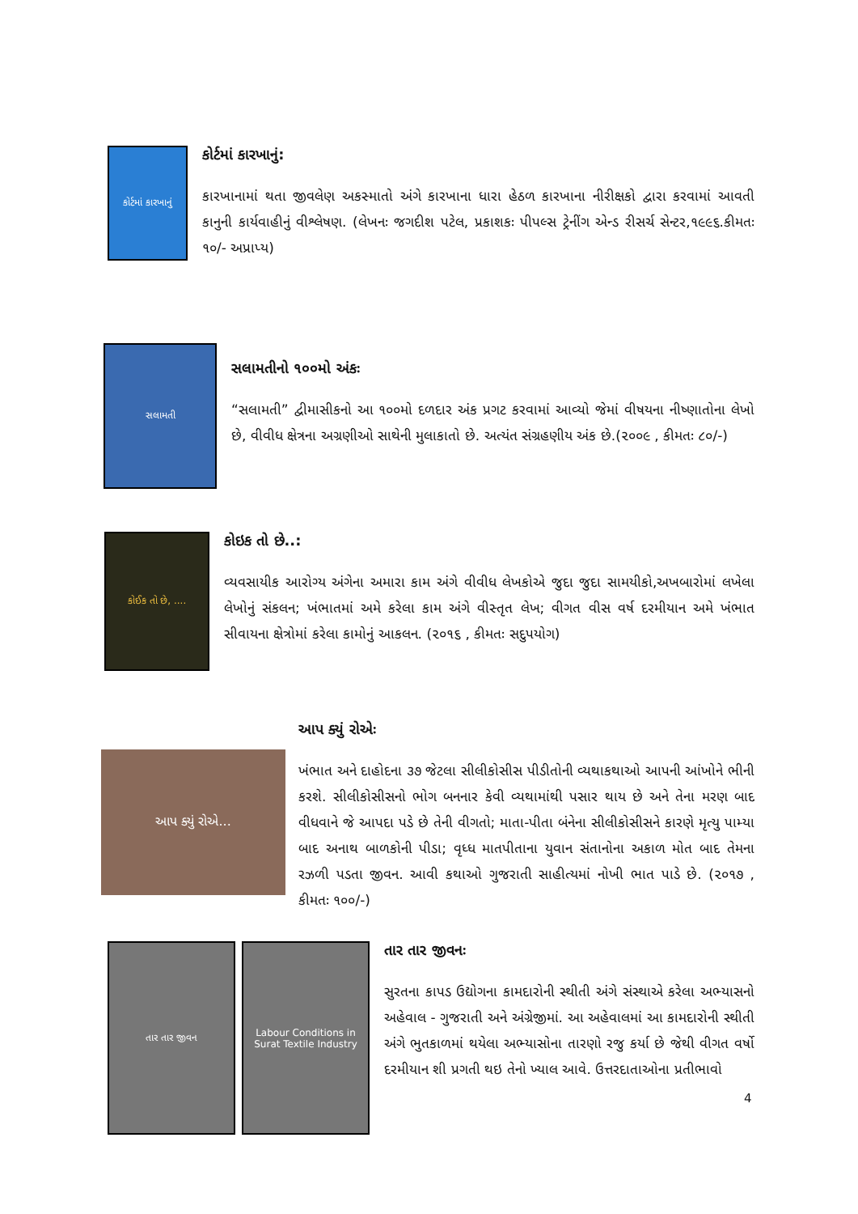કોર્ટમાં કારખાનું
કોર્ટમાં કારખાનું:
કારખાનામાં થતા જીવલેણ અકસ્માતો અંગે કારખાના ધારા હેઠળ કારખાના નીરીક્ષકો દ્વારા કરવામાં આવતી કાનુની કાર્યવાહીનું વીશ્લેષણ. (લેખનઃ જગદીશ પટેલ, પ્રકાશકઃ પીપલ્સ ટ્રેનીંગ એન્ડ રીસર્ચ સેન્ટર,૧૯૯૬.કીમતઃ ૧૦/- અપ્રાપ્ય)
સલામતી
સલામતીનો ૧૦૦મો અંકઃ
“સલામતી” દ્વીમાસીકનો આ ૧૦૦મો દળદાર અંક પ્રગટ કરવામાં આવ્યો જેમાં વીષયના નીષ્ણાતોના લેખો છે, વીવીધ ક્ષેત્રના અગ્રણીઓ સાથેની મુલાકાતો છે. અત્યંત સંગ્રહણીય અંક છે.(૨૦૦૯ , કીમતઃ ૮૦/-)
કોઈક તો છે, ....
કોઇક તો છે..:
વ્યવસાયીક આરોગ્ય અંગેના અમારા કામ અંગે વીવીધ લેખકોએ જુદા જુદા સામયીકો,અખબારોમાં લખેલા લેખોનું સંકલન; ખંભાતમાં અમે કરેલા કામ અંગે વીસ્તૃત લેખ; વીગત વીસ વર્ષ દરમીયાન અમે ખંભાત સીવાયના ક્ષેત્રોમાં કરેલા કામોનું આકલન. (૨૦૧૬ , કીમતઃ સદુપયોગ)
આપ ક્યું રોએ...
આપ ક્યું રોએઃ
ખંભાત અને દાહોદના ૩૭ જેટલા સીલીકોસીસ પીડીતોની વ્યથાકથાઓ આપની આંખોને ભીની કરશે. સીલીકોસીસનો ભોગ બનનાર કેવી વ્યથામાંથી પસાર થાય છે અને તેના મરણ બાદ વીધવાને જે આપદા પડે છે તેની વીગતો; માતા-પીતા બંનેના સીલીકોસીસને કારણે મૃત્યુ પામ્યા બાદ અનાથ બાળકોની પીડા; વૃધ્ધ માતપીતાના યુવાન સંતાનોના અકાળ મોત બાદ તેમના રઝળી પડતા જીવન. આવી કથાઓ ગુજરાતી સાહીત્યમાં નોખી ભાત પાડે છે. (૨૦૧૭ , કીમતઃ ૧૦૦/-)
તાર તાર જીવન Labour Conditions in Surat Textile Industry
તાર તાર જીવનઃ
સુરતના કાપડ ઉદ્યોગના કામદારોની સ્થીતી અંગે સંસ્થાએ કરેલા અભ્યાસનો અહેવાલ - ગુજરાતી અને અંગ્રેજીમાં. આ અહેવાલમાં આ કામદારોની સ્થીતી અંગે ભુતકાળમાં થયેલા અભ્યાસોના તારણો રજુ કર્યા છે જેથી વીગત વર્ષો દરમીયાન શી પ્રગતી થઇ તેનો ખ્યાલ આવે. ઉત્તરદાતાઓના પ્રતીભાવો
4